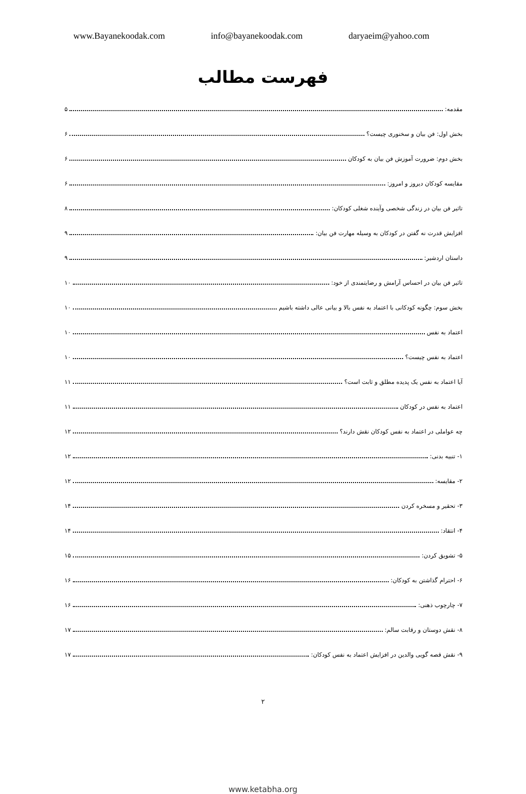www.Bayanekoodak.com info@bayanekoodak.com daryaeim@yahoo.com
فهرست مطالب
مقدمه: ۵
بخش اول: فن بیان و سخنوری چیست؟ ۶
بخش دوم: ضرورت آموزش فن بیان به کودکان ۶
مقایسه کودکان دیروز و امروز: ۶
تاثیر فن بیان در زندگی شخصی وآینده شغلی کودکان: ۸
افزایش قدرت نه گفتن در کودکان به وسیله مهارت فن بیان: ۹
داستان اردشیر: ۹
تاثیر فن بیان در احساس آرامش و رضایتمندی از خود: ۱۰
بخش سوم: چگونه کودکانی با اعتماد به نفس بالا و بیانی عالی داشته باشیم ۱۰
اعتماد به نفس ۱۰
اعتماد به نفس چیست؟ ۱۰
آیا اعتماد به نفس یک پدیده مطلق و ثابت است؟ ۱۱
اعتماد به نفس در کودکان ۱۱
چه عواملی در اعتماد به نفس کودکان نقش دارند؟ ۱۲
۱- تنبیه بدنی: ۱۲
۲- مقایسه: ۱۲
۳- تحقیر و مسخره کردن ۱۴
۴- انتقاد: ۱۴
۵- تشویق کردن: ۱۵
۶- احترام گذاشتن به کودکان: ۱۶
۷- چارچوب ذهنی: ۱۶
۸- نقش دوستان و رقابت سالم: ۱۷
۹- نقش قصه گویی والدین در افزایش اعتماد به نفس کودکان: ۱۷
۲
www.ketabha.org